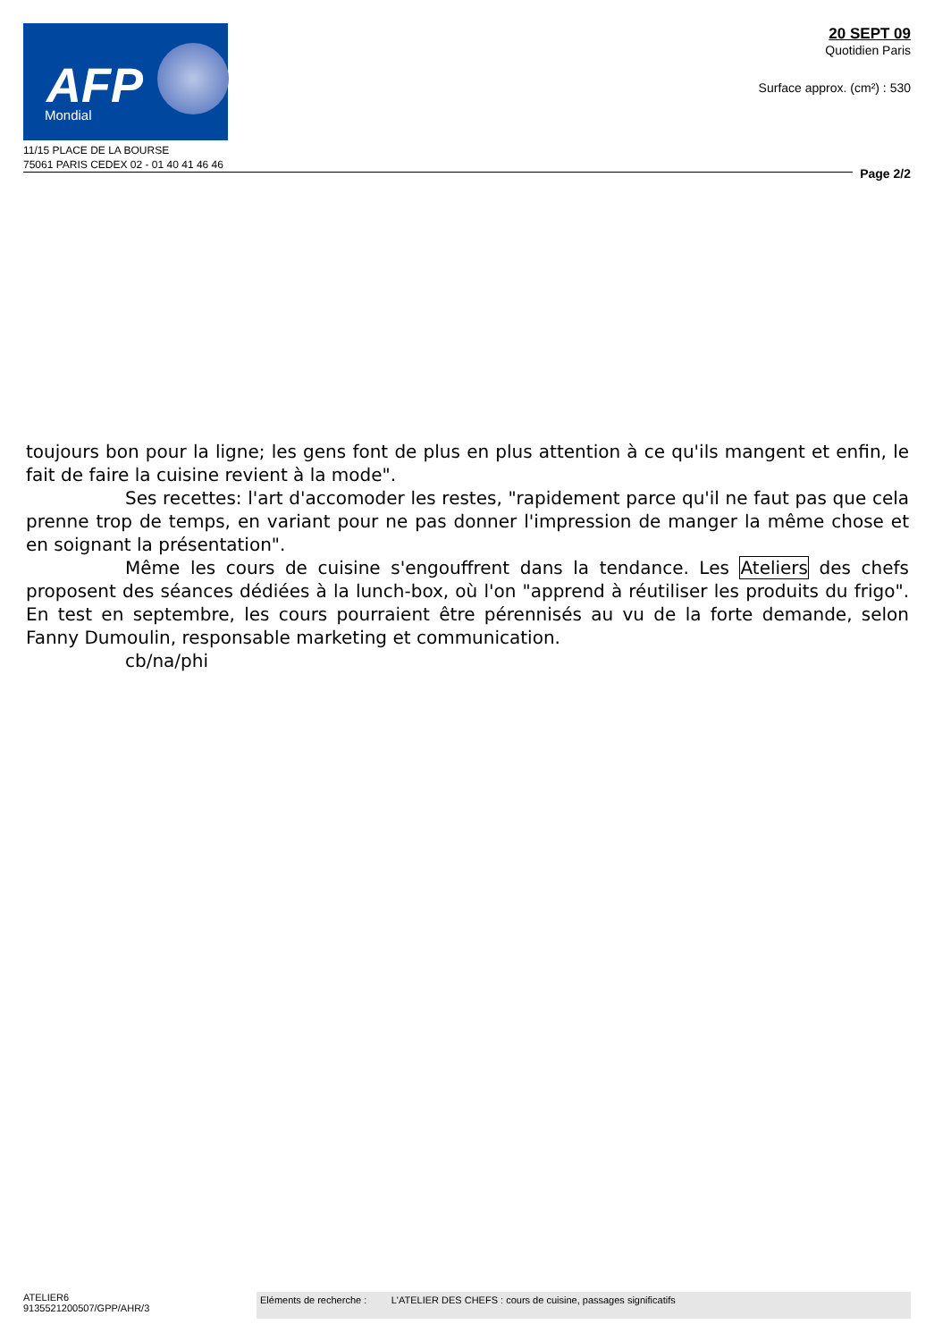AFP
Mondial
11/15 PLACE DE LA BOURSE
75061 PARIS CEDEX 02 - 01 40 41 46 46
20 SEPT 09
Quotidien Paris
Surface approx. (cm²) : 530
Page 2/2
toujours bon pour la ligne; les gens font de plus en plus attention à ce qu'ils mangent et enfin, le fait de faire la cuisine revient à la mode".
Ses recettes: l'art d'accomoder les restes, "rapidement parce qu'il ne faut pas que cela prenne trop de temps, en variant pour ne pas donner l'impression de manger la même chose et en soignant la présentation".
Même les cours de cuisine s'engouffrent dans la tendance. Les Ateliers des chefs proposent des séances dédiées à la lunch-box, où l'on "apprend à réutiliser les produits du frigo". En test en septembre, les cours pourraient être pérennisés au vu de la forte demande, selon Fanny Dumoulin, responsable marketing et communication.
cb/na/phi
ATELIER6
9135521200507/GPP/AHR/3
Eléments de recherche : L'ATELIER DES CHEFS : cours de cuisine, passages significatifs